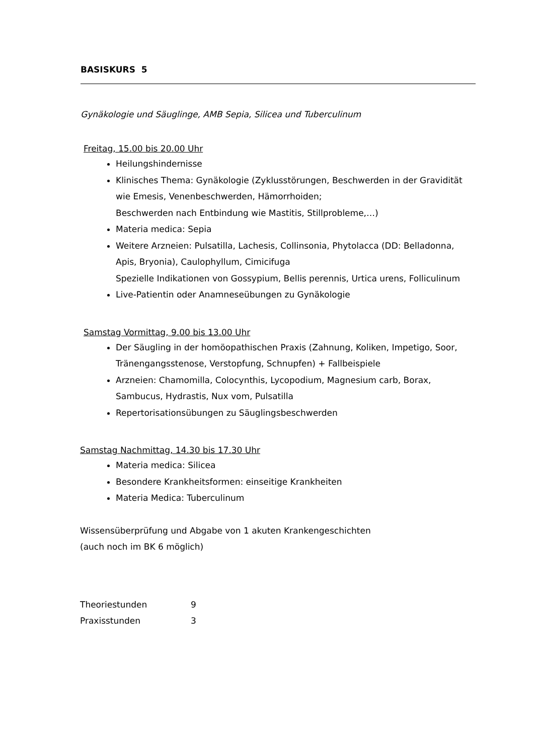BASISKURS 5
Gynäkologie und Säuglinge, AMB Sepia, Silicea und Tuberculinum
Freitag, 15.00 bis 20.00 Uhr
Heilungshindernisse
Klinisches Thema: Gynäkologie (Zyklusstörungen, Beschwerden in der Gravidität wie Emesis, Venenbeschwerden, Hämorrhoiden;
Beschwerden nach Entbindung wie Mastitis, Stillprobleme,…)
Materia medica: Sepia
Weitere Arzneien: Pulsatilla, Lachesis, Collinsonia, Phytolacca (DD: Belladonna, Apis, Bryonia), Caulophyllum, Cimicifuga
Spezielle Indikationen von Gossypium, Bellis perennis, Urtica urens, Folliculinum
Live-Patientin oder Anamneseübungen zu Gynäkologie
Samstag Vormittag, 9.00 bis 13.00 Uhr
Der Säugling in der homöopathischen Praxis (Zahnung, Koliken, Impetigo, Soor, Tränengangsstenose, Verstopfung, Schnupfen) + Fallbeispiele
Arzneien: Chamomilla, Colocynthis, Lycopodium, Magnesium carb, Borax, Sambucus, Hydrastis, Nux vom, Pulsatilla
Repertorisationsübungen zu Säuglingsbeschwerden
Samstag Nachmittag, 14.30 bis 17.30 Uhr
Materia medica: Silicea
Besondere Krankheitsformen: einseitige Krankheiten
Materia Medica: Tuberculinum
Wissensüberprüfung und Abgabe von 1 akuten Krankengeschichten
(auch noch im BK 6 möglich)
| Theoriestunden | 9 |
| Praxisstunden | 3 |